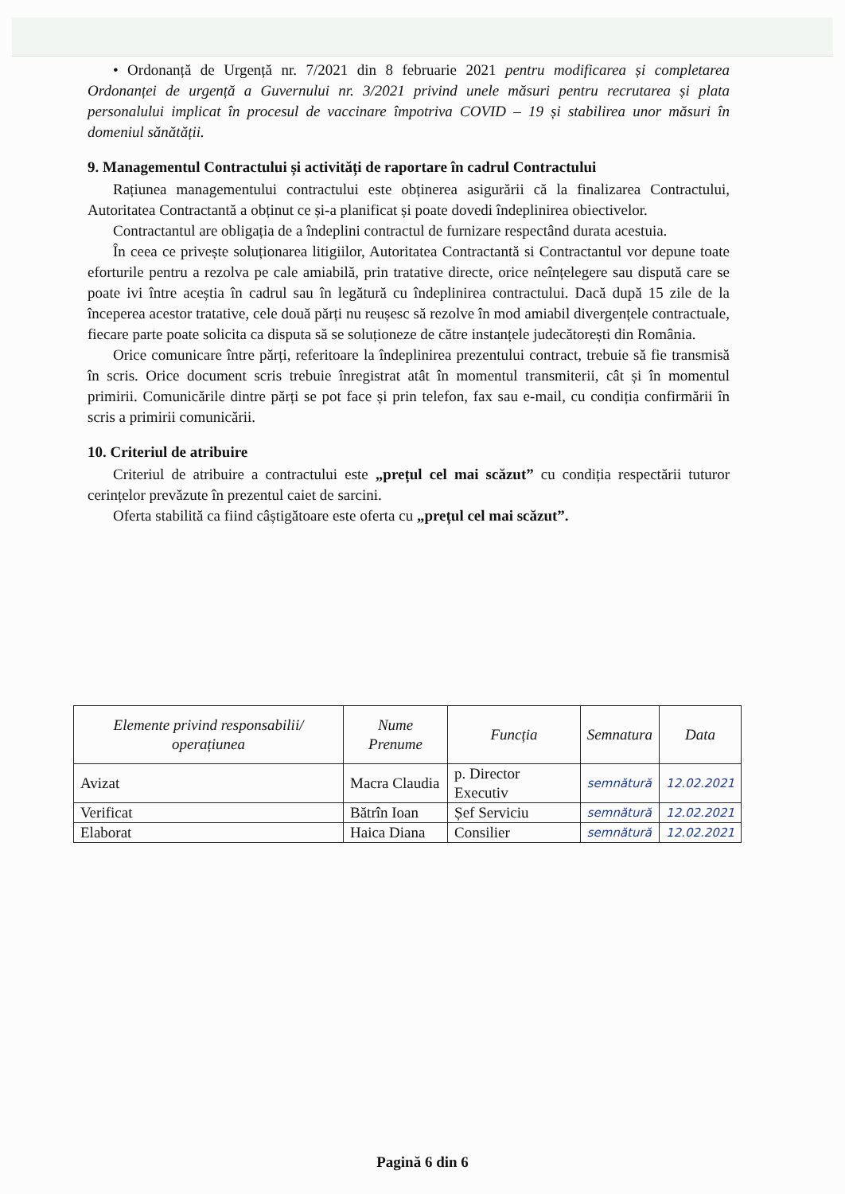• Ordonanță de Urgență nr. 7/2021 din 8 februarie 2021 pentru modificarea și completarea Ordonanței de urgență a Guvernului nr. 3/2021 privind unele măsuri pentru recrutarea și plata personalului implicat în procesul de vaccinare împotriva COVID – 19 și stabilirea unor măsuri în domeniul sănătății.
9. Managementul Contractului și activități de raportare în cadrul Contractului
Rațiunea managementului contractului este obținerea asigurării că la finalizarea Contractului, Autoritatea Contractantă a obținut ce și-a planificat și poate dovedi îndeplinirea obiectivelor.
Contractantul are obligația de a îndeplini contractul de furnizare respectând durata acestuia.
În ceea ce privește soluționarea litigiilor, Autoritatea Contractantă si Contractantul vor depune toate eforturile pentru a rezolva pe cale amiabilă, prin tratative directe, orice neînțelegere sau dispută care se poate ivi între aceștia în cadrul sau în legătură cu îndeplinirea contractului. Dacă după 15 zile de la începerea acestor tratative, cele două părți nu reușesc să rezolve în mod amiabil divergențele contractuale, fiecare parte poate solicita ca disputa să se soluționeze de către instanțele judecătorești din România.
Orice comunicare între părți, referitoare la îndeplinirea prezentului contract, trebuie să fie transmisă în scris. Orice document scris trebuie înregistrat atât în momentul transmiterii, cât și în momentul primirii. Comunicările dintre părți se pot face și prin telefon, fax sau e-mail, cu condiția confirmării în scris a primirii comunicării.
10. Criteriul de atribuire
Criteriul de atribuire a contractului este „prețul cel mai scăzut” cu condiția respectării tuturor cerințelor prevăzute în prezentul caiet de sarcini.
Oferta stabilită ca fiind câștigătoare este oferta cu „prețul cel mai scăzut”.
| Elemente privind responsabilii/ operațiunea | Nume Prenume | Funcția | Semnatura | Data |
| Avizat | Macra Claudia | p. Director Executiv | semnătură | 12.02.2021 |
| Verificat | Bătrîn Ioan | Șef Serviciu | semnătură | 12.02.2021 |
| Elaborat | Haica Diana | Consilier | semnătură | 12.02.2021 |
Pagină 6 din 6